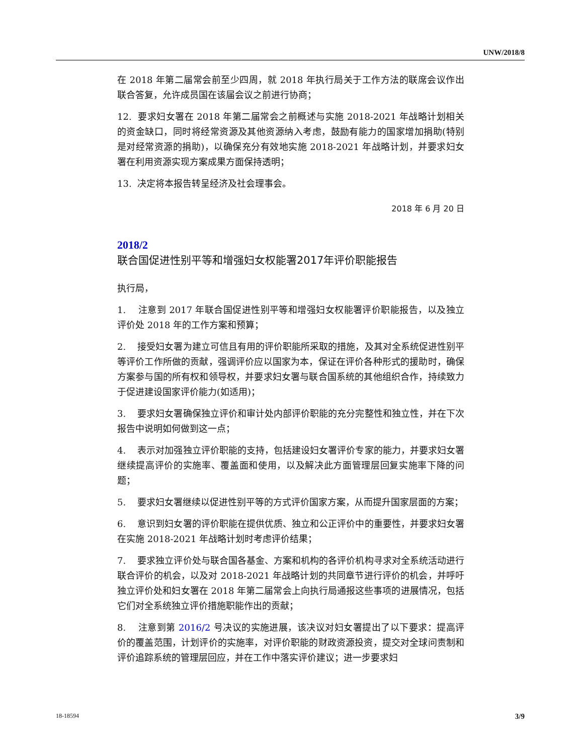UNW/2018/8
在 2018 年第二届常会前至少四周，就 2018 年执行局关于工作方法的联席会议作出联合答复，允许成员国在该届会议之前进行协商；
12. 要求妇女署在 2018 年第二届常会之前概述与实施 2018-2021 年战略计划相关的资金缺口，同时将经常资源及其他资源纳入考虑，鼓励有能力的国家增加捐助(特别是对经常资源的捐助)，以确保充分有效地实施 2018-2021 年战略计划，并要求妇女署在利用资源实现方案成果方面保持透明；
13. 决定将本报告转呈经济及社会理事会。
2018 年 6 月 20 日
2018/2
联合国促进性别平等和增强妇女权能署2017年评价职能报告
执行局，
1. 注意到 2017 年联合国促进性别平等和增强妇女权能署评价职能报告，以及独立评价处 2018 年的工作方案和预算；
2. 接受妇女署为建立可信且有用的评价职能所采取的措施，及其对全系统促进性别平等评价工作所做的贡献，强调评价应以国家为本，保证在评价各种形式的援助时，确保方案参与国的所有权和领导权，并要求妇女署与联合国系统的其他组织合作，持续致力于促进建设国家评价能力(如适用)；
3. 要求妇女署确保独立评价和审计处内部评价职能的充分完整性和独立性，并在下次报告中说明如何做到这一点；
4. 表示对加强独立评价职能的支持，包括建设妇女署评价专家的能力，并要求妇女署继续提高评价的实施率、覆盖面和使用，以及解决此方面管理层回复实施率下降的问题；
5. 要求妇女署继续以促进性别平等的方式评价国家方案，从而提升国家层面的方案；
6. 意识到妇女署的评价职能在提供优质、独立和公正评价中的重要性，并要求妇女署在实施 2018-2021 年战略计划时考虑评价结果；
7. 要求独立评价处与联合国各基金、方案和机构的各评价机构寻求对全系统活动进行联合评价的机会，以及对 2018-2021 年战略计划的共同章节进行评价的机会，并呼吁独立评价处和妇女署在 2018 年第二届常会上向执行局通报这些事项的进展情况，包括它们对全系统独立评价措施职能作出的贡献；
8. 注意到第 2016/2 号决议的实施进展，该决议对妇女署提出了以下要求：提高评价的覆盖范围，计划评价的实施率，对评价职能的财政资源投资，提交对全球问责制和评价追踪系统的管理层回应，并在工作中落实评价建议；进一步要求妇
18-18594 3/9